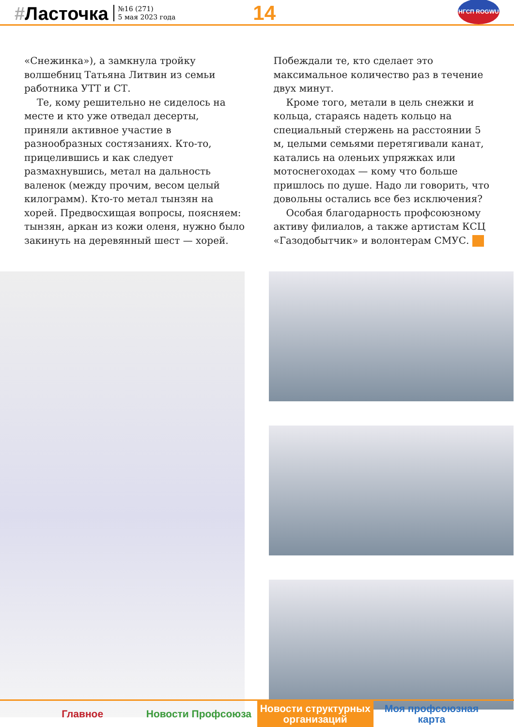#Ласточка
№16 (271)
5 мая 2023 года
14
НГСП ROGWU
«Снежинка»), а замкнула тройку волшебниц Татьяна Литвин из семьи работника УТТ и СТ.
Те, кому решительно не сиделось на месте и кто уже отведал десерты, приняли активное участие в разнообразных состязаниях. Кто-то, прицелившись и как следует размахнувшись, метал на дальность валенок (между прочим, весом целый килограмм). Кто-то метал тынзян на хорей. Предвосхищая вопросы, поясняем: тынзян, аркан из кожи оленя, нужно было закинуть на деревянный шест — хорей.
Побеждали те, кто сделает это максимальное количество раз в течение двух минут.
Кроме того, метали в цель снежки и кольца, стараясь надеть кольцо на специальный стержень на расстоянии 5 м, целыми семьями перетягивали канат, катались на оленьих упряжках или мотоснегоходах — кому что больше пришлось по душе. Надо ли говорить, что довольны остались все без исключения?
Особая благодарность профсоюзному активу филиалов, а также артистам КСЦ «Газодобытчик» и волонтерам СМУС.
Главное Новости Профсоюза Новости структурных
организаций
Моя профсоюзная
карта